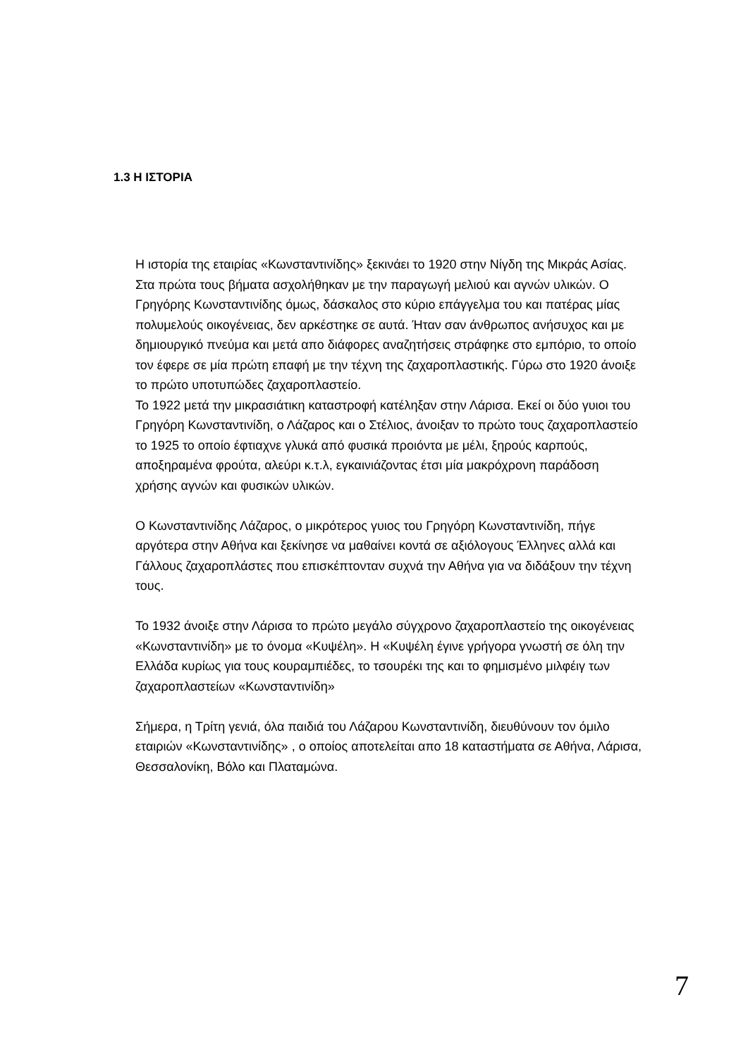1.3 Η ΙΣΤΟΡΙΑ
Η ιστορία της εταιρίας «Κωνσταντινίδης» ξεκινάει το 1920 στην Νίγδη της Μικράς Ασίας. Στα πρώτα τους βήματα ασχολήθηκαν με την παραγωγή μελιού και αγνών υλικών. Ο Γρηγόρης Κωνσταντινίδης όμως, δάσκαλος στο κύριο επάγγελμα του και πατέρας μίας πολυμελούς οικογένειας, δεν αρκέστηκε σε αυτά. Ήταν σαν άνθρωπος ανήσυχος και με δημιουργικό πνεύμα και μετά απο διάφορες αναζητήσεις στράφηκε στο εμπόριο, το οποίο τον έφερε σε μία πρώτη επαφή με την τέχνη της ζαχαροπλαστικής. Γύρω στο 1920 άνοιξε το πρώτο υποτυπώδες ζαχαροπλαστείο.
Το 1922 μετά την μικρασιάτικη καταστροφή κατέληξαν στην Λάρισα. Εκεί οι δύο γυιοι του Γρηγόρη Κωνσταντινίδη, ο Λάζαρος και ο Στέλιος, άνοιξαν το πρώτο τους ζαχαροπλαστείο το 1925 το οποίο έφτιαχνε γλυκά από φυσικά προιόντα με μέλι, ξηρούς καρπούς, αποξηραμένα φρούτα, αλεύρι κ.τ.λ, εγκαινιάζοντας έτσι μία μακρόχρονη παράδοση χρήσης αγνών και φυσικών υλικών.
Ο Κωνσταντινίδης Λάζαρος, ο μικρότερος γυιος του Γρηγόρη Κωνσταντινίδη, πήγε αργότερα στην Αθήνα και ξεκίνησε να μαθαίνει κοντά σε αξιόλογους Έλληνες αλλά και Γάλλους ζαχαροπλάστες που επισκέπτονταν συχνά την Αθήνα για να διδάξουν την τέχνη τους.
Το 1932 άνοιξε στην Λάρισα το πρώτο μεγάλο σύγχρονο ζαχαροπλαστείο της οικογένειας «Κωνσταντινίδη» με το όνομα «Κυψέλη». Η «Κυψέλη έγινε γρήγορα γνωστή σε όλη την Ελλάδα κυρίως για τους κουραμπιέδες, το τσουρέκι της και το φημισμένο μιλφέιγ των ζαχαροπλαστείων «Κωνσταντινίδη»
Σήμερα, η Τρίτη γενιά, όλα παιδιά του Λάζαρου Κωνσταντινίδη, διευθύνουν τον όμιλο εταιριών «Κωνσταντινίδης» , ο οποίος αποτελείται απο 18 καταστήματα σε Αθήνα, Λάρισα, Θεσσαλονίκη, Βόλο και Πλαταμώνα.
7